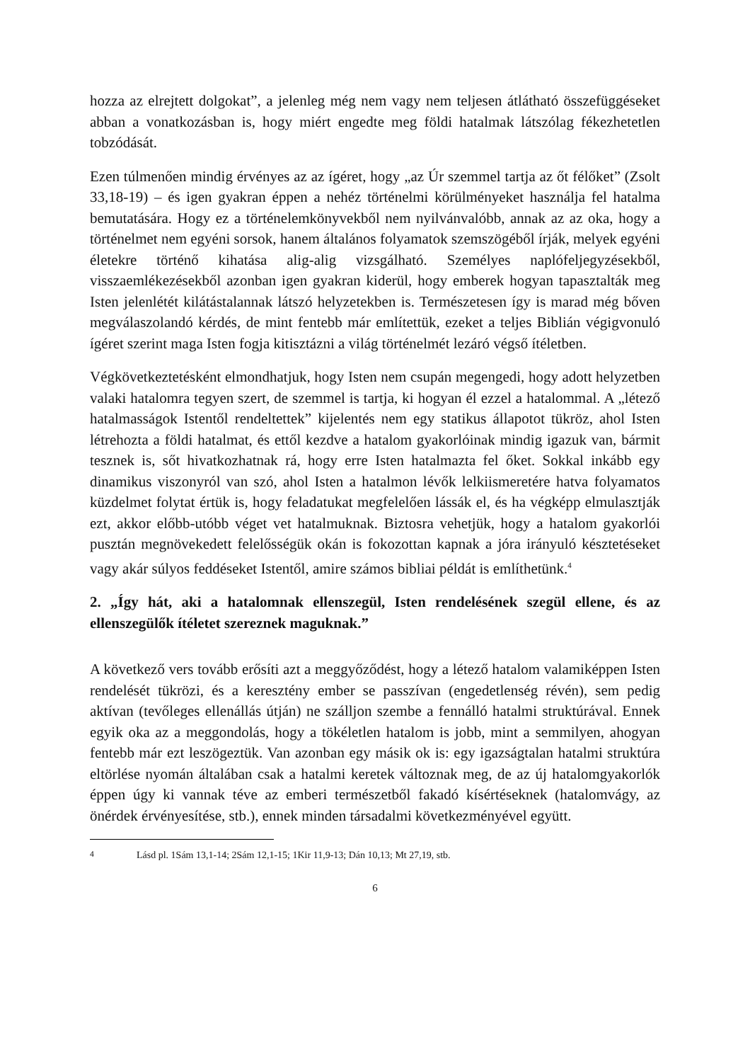hozza az elrejtett dolgokat”, a jelenleg még nem vagy nem teljesen átlátható összefüggéseket abban a vonatkozásban is, hogy miért engedte meg földi hatalmak látszólag fékezhetetlen tobzódását.
Ezen túlmenően mindig érvényes az az ígéret, hogy „az Úr szemmel tartja az őt félőket” (Zsolt 33,18-19) – és igen gyakran éppen a nehéz történelmi körülményeket használja fel hatalma bemutatására. Hogy ez a történelemkönyvekből nem nyilvánvalóbb, annak az az oka, hogy a történelmet nem egyéni sorsok, hanem általános folyamatok szemszögéből írják, melyek egyéni életekre történő kihatása alig-alig vizsgálható. Személyes naplófeljegyzésekből, visszaemlékezésekből azonban igen gyakran kiderül, hogy emberek hogyan tapasztalták meg Isten jelenlétét kilátástalannak látszó helyzetekben is. Természetesen így is marad még bőven megválaszolandó kérdés, de mint fentebb már említettük, ezeket a teljes Biblián végigvonuló ígéret szerint maga Isten fogja kitisztázni a világ történelmét lezáró végső ítéletben.
Végkövetkeztetésként elmondhatjuk, hogy Isten nem csupán megengedi, hogy adott helyzetben valaki hatalomra tegyen szert, de szemmel is tartja, ki hogyan él ezzel a hatalommal. A „létező hatalmasságok Istentől rendeltettek” kijelentés nem egy statikus állapotot tükröz, ahol Isten létrehozta a földi hatalmat, és ettől kezdve a hatalom gyakorlóinak mindig igazuk van, bármit tesznek is, sőt hivatkozhatnak rá, hogy erre Isten hatalmazta fel őket. Sokkal inkább egy dinamikus viszonyról van szó, ahol Isten a hatalmon lévők lelkiismeretére hatva folyamatos küzdelmet folytat értük is, hogy feladatukat megfelelően lássák el, és ha végképp elmulasztják ezt, akkor előbb-utóbb véget vet hatalmuknak. Biztosra vehetjük, hogy a hatalom gyakorlói pusztán megnövekedett felelősségük okán is fokozottan kapnak a jóra irányuló késztetéseket vagy akár súlyos feddéseket Istentől, amire számos bibliai példát is említhetünk.<sup>4</sup>
2. „Így hát, aki a hatalomnak ellenszegül, Isten rendelésének szegül ellene, és az ellenszegülők ítéletet szereznek maguknak.”
A következő vers tovább erősíti azt a meggyőződést, hogy a létező hatalom valamiképpen Isten rendelését tükrözi, és a keresztény ember se passzívan (engedetlenség révén), sem pedig aktívan (tevőleges ellenállás útján) ne szálljon szembe a fennálló hatalmi struktúrával. Ennek egyik oka az a meggondolás, hogy a tökéletlen hatalom is jobb, mint a semmilyen, ahogyan fentebb már ezt leszögeztük. Van azonban egy másik ok is: egy igazságtalan hatalmi struktúra eltörlése nyomán általában csak a hatalmi keretek változnak meg, de az új hatalomgyakorlók éppen úgy ki vannak téve az emberi természetből fakadó kísértéseknek (hatalomvágy, az önérdek érvényesítése, stb.), ennek minden társadalmi következményével együtt.
<sup>4</sup> Lásd pl. 1Sám 13,1-14; 2Sám 12,1-15; 1Kir 11,9-13; Dán 10,13; Mt 27,19, stb.
6